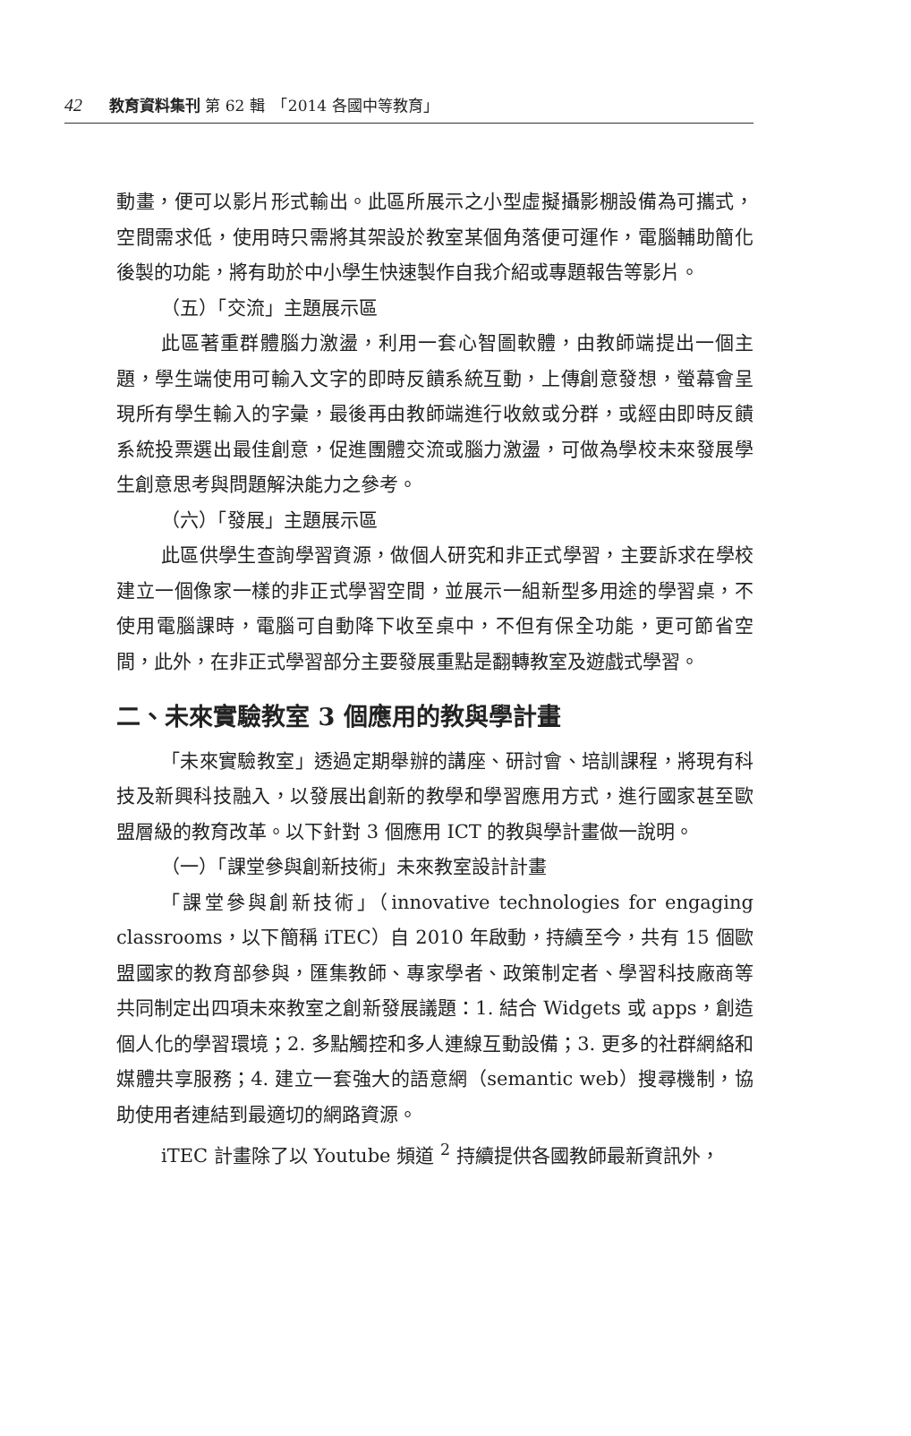42 教育資料集刊 第 62 輯　「2014 各國中等教育」
動畫，便可以影片形式輸出。此區所展示之小型虛擬攝影棚設備為可攜式，空間需求低，使用時只需將其架設於教室某個角落便可運作，電腦輔助簡化後製的功能，將有助於中小學生快速製作自我介紹或專題報告等影片。
（五）「交流」主題展示區
此區著重群體腦力激盪，利用一套心智圖軟體，由教師端提出一個主題，學生端使用可輸入文字的即時反饋系統互動，上傳創意發想，螢幕會呈現所有學生輸入的字彙，最後再由教師端進行收斂或分群，或經由即時反饋系統投票選出最佳創意，促進團體交流或腦力激盪，可做為學校未來發展學生創意思考與問題解決能力之參考。
（六）「發展」主題展示區
此區供學生查詢學習資源，做個人研究和非正式學習，主要訴求在學校建立一個像家一樣的非正式學習空間，並展示一組新型多用途的學習桌，不使用電腦課時，電腦可自動降下收至桌中，不但有保全功能，更可節省空間，此外，在非正式學習部分主要發展重點是翻轉教室及遊戲式學習。
二、未來實驗教室 3 個應用的教與學計畫
「未來實驗教室」透過定期舉辦的講座、研討會、培訓課程，將現有科技及新興科技融入，以發展出創新的教學和學習應用方式，進行國家甚至歐盟層級的教育改革。以下針對 3 個應用 ICT 的教與學計畫做一說明。
（一）「課堂參與創新技術」未來教室設計計畫
「課堂參與創新技術」（innovative technologies for engaging classrooms，以下簡稱 iTEC）自 2010 年啟動，持續至今，共有 15 個歐盟國家的教育部參與，匯集教師、專家學者、政策制定者、學習科技廠商等共同制定出四項未來教室之創新發展議題：1. 結合 Widgets 或 apps，創造個人化的學習環境；2. 多點觸控和多人連線互動設備；3. 更多的社群網絡和媒體共享服務；4. 建立一套強大的語意網（semantic web）搜尋機制，協助使用者連結到最適切的網路資源。
iTEC 計畫除了以 Youtube 頻道 <sup>2</sup> 持續提供各國教師最新資訊外，